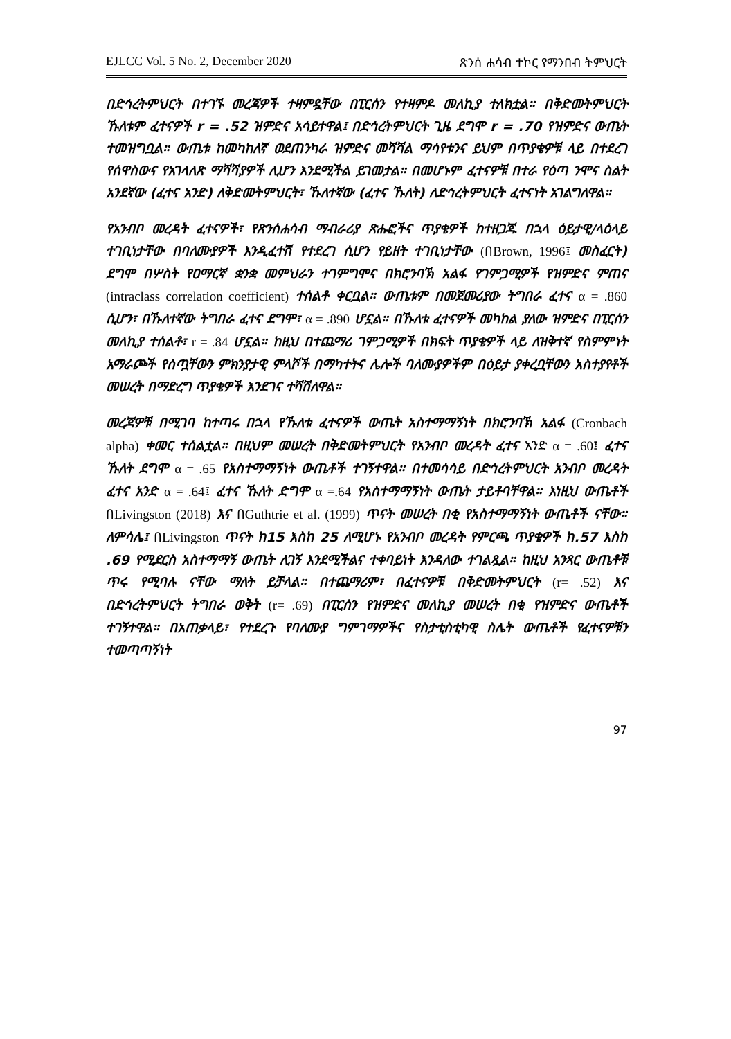EJLCC Vol. 5 No. 2, December 2020 ጽንሰ ሐሳብ ተኮር የማንበብ ትምህርት
በድኅረትምህርት በተገኙ መረጃዎች ተዛምዷቸው በፒርሰን የተዛምዶ መለኪያ ተለክቷል። በቅድመትምህርት ኹለቱም ፈተናዎች r = .52 ዝምድና አሳይተዋል፤ በድኅረትምህርት ጊዜ ደግሞ r = .70 የዝምድና ውጤት ተመዝግቧል። ውጤቱ ከመካከለኛ ወደጠንካራ ዝምድና መሻሻል ማሳየቱንና ይህም በጥያቄዎቹ ላይ በተደረገ የሰዋስውና የአገላለጽ ማሻሻያዎች ሊሆን እንደሚችል ይገመታል። በመሆኑም ፈተናዎቹ በተራ የዕጣ ንሞና ስልት አንደኛው (ፈተና አንድ) ለቅድመትምህርት፣ ኹለተኛው (ፈተና ኹለት) ለድኅረትምህርት ፈተናነት አገልግለዋል።
የአንብቦ መረዳት ፈተናዎች፣ የጽንሰሐሳብ ማብራሪያ ጽሑፎችና ጥያቄዎች ከተዘጋጁ በኋላ ዕይታዊ/ላዕላይ ተገቢነታቸው በባለሙያዎች እንዲፈተሽ የተደረገ ሲሆን የይዘት ተገቢነታቸው (በBrown, 1996፤ መስፈርት) ደግሞ በሦስት የዐማርኛ ቋንቋ መምህራን ተገምግሞና በክሮንባኽ አልፋ የገምጋሚዎች የዝምድና ምጠና (intraclass correlation coefficient) ተሰልቶ ቀርቧል። ውጤቱም በመጀመሪያው ትግበራ ፈተና α = .860 ሲሆን፣ በኹለተኛው ትግበራ ፈተና ደግሞ፣ α = .890 ሆኗል። በኹለቱ ፈተናዎች መካከል ያለው ዝምድና በፒርሰን መለኪያ ተሰልቶ፣ r = .84 ሆኗል። ከዚህ በተጨማሪ ገምጋሚዎች በክፍት ጥያቄዎች ላይ ለዝቅተኛ የስምምነት አማራጮች የሰጧቸውን ምክንያታዊ ምላሾች በማካተትና ሌሎች ባለሙያዎችም በዕይታ ያቀረቧቸውን አስተያየቶች መሠረት በማድረግ ጥያቄዎች እንደገና ተሻሽለዋል።
መረጃዎቹ በሚገባ ከተጣሩ በኋላ የኹለቱ ፈተናዎች ውጤት አስተማማኝነት በክሮንባኽ አልፋ (Cronbach alpha) ቀመር ተሰልቷል። በዚህም መሠረት በቅድመትምህርት የአንብቦ መረዳት ፈተና አንድ α = .60፤ ፈተና ኹለት ደግሞ α = .65 የአስተማማኝነት ውጤቶች ተገኝተዋል። በተመሳሳይ በድኅረትምህርት አንብቦ መረዳት ፈተና አንድ α = .64፤ ፈተና ኹለት ድግሞ α =.64 የአስተማማኝነት ውጤት ታይቶባቸዋል። እነዚህ ውጤቶች በLivingston (2018) እና በGuthtrie et al. (1999) ጥናት መሠረት በቂ የአስተማማኝነት ውጤቶች ናቸው። ለምሳሌ፤ በLivingston ጥናት ከ15 እስከ 25 ለሚሆኑ የአንብቦ መረዳት የምርጫ ጥያቄዎች ከ.57 እስከ .69 የሚደርስ አስተማማኝ ውጤት ሊገኝ እንደሚችልና ተቀባይነት እንዳለው ተገልጿል። ከዚህ አንጻር ውጤቶቹ ጥሩ የሚባሉ ናቸው ማለት ይቻላል። በተጨማሪም፣ በፈተናዎቹ በቅድመትምህርት (r= .52) እና በድኅረትምህርት ትግበራ ወቅት (r= .69) በፒርሰን የዝምድና መለኪያ መሠረት በቂ የዝምድና ውጤቶች ተገኝተዋል። በአጠቃላይ፣ የተደረጉ የባለሙያ ግምገማዎችና የስታቲስቲካዊ ስሌት ውጤቶች የፈተናዎቹን ተመጣጣኝነት
97